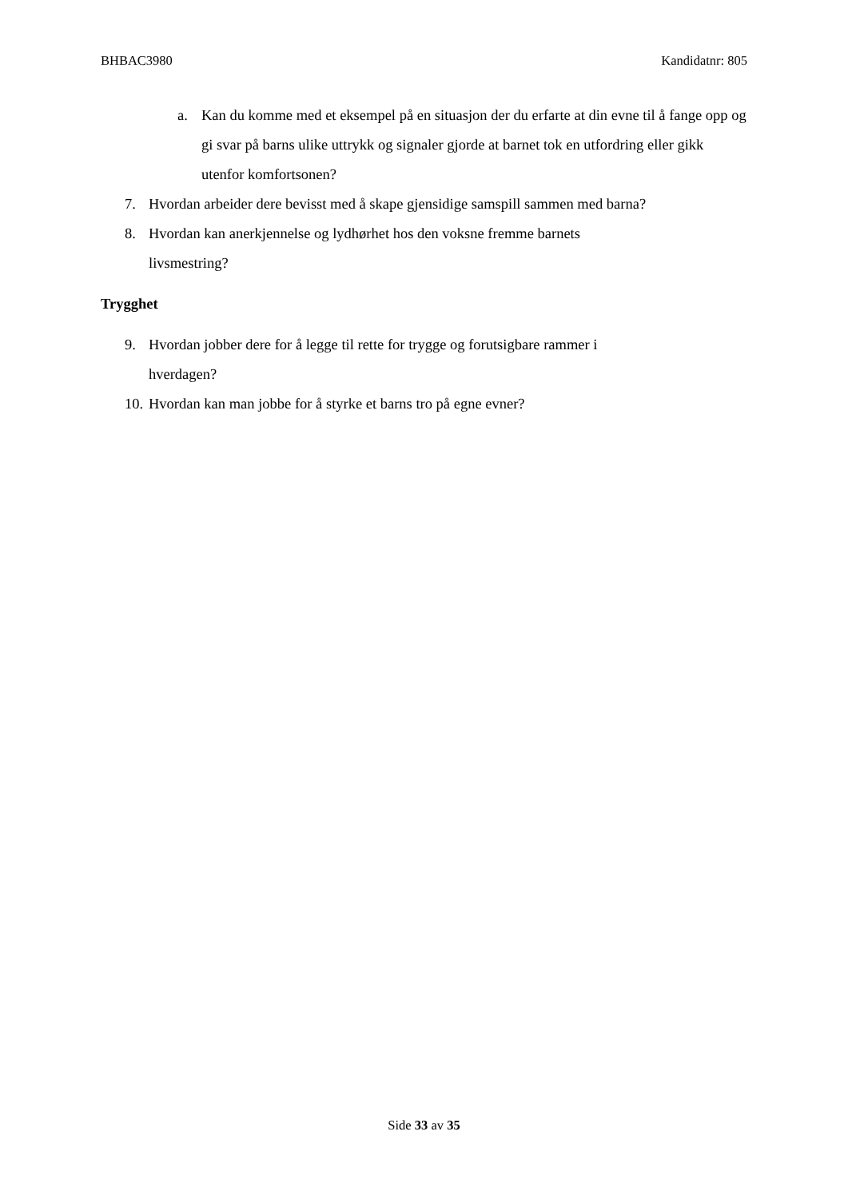BHBAC3980 Kandidatnr: 805
a. Kan du komme med et eksempel på en situasjon der du erfarte at din evne til å fange opp og gi svar på barns ulike uttrykk og signaler gjorde at barnet tok en utfordring eller gikk utenfor komfortsonen?
7. Hvordan arbeider dere bevisst med å skape gjensidige samspill sammen med barna?
8. Hvordan kan anerkjennelse og lydhørhet hos den voksne fremme barnets
livsmestring?
Trygghet
9. Hvordan jobber dere for å legge til rette for trygge og forutsigbare rammer i
hverdagen?
10. Hvordan kan man jobbe for å styrke et barns tro på egne evner?
Side 33 av 35